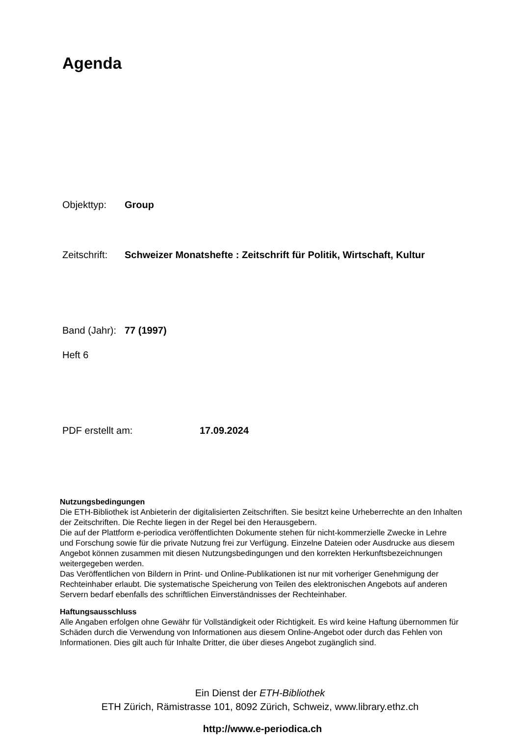Agenda
Objekttyp: Group
Zeitschrift: Schweizer Monatshefte : Zeitschrift für Politik, Wirtschaft, Kultur
Band (Jahr): 77 (1997)
Heft 6
PDF erstellt am: 17.09.2024
Nutzungsbedingungen
Die ETH-Bibliothek ist Anbieterin der digitalisierten Zeitschriften. Sie besitzt keine Urheberrechte an den Inhalten der Zeitschriften. Die Rechte liegen in der Regel bei den Herausgebern.
Die auf der Plattform e-periodica veröffentlichten Dokumente stehen für nicht-kommerzielle Zwecke in Lehre und Forschung sowie für die private Nutzung frei zur Verfügung. Einzelne Dateien oder Ausdrucke aus diesem Angebot können zusammen mit diesen Nutzungsbedingungen und den korrekten Herkunftsbezeichnungen weitergegeben werden.
Das Veröffentlichen von Bildern in Print- und Online-Publikationen ist nur mit vorheriger Genehmigung der Rechteinhaber erlaubt. Die systematische Speicherung von Teilen des elektronischen Angebots auf anderen Servern bedarf ebenfalls des schriftlichen Einverständnisses der Rechteinhaber.
Haftungsausschluss
Alle Angaben erfolgen ohne Gewähr für Vollständigkeit oder Richtigkeit. Es wird keine Haftung übernommen für Schäden durch die Verwendung von Informationen aus diesem Online-Angebot oder durch das Fehlen von Informationen. Dies gilt auch für Inhalte Dritter, die über dieses Angebot zugänglich sind.
Ein Dienst der ETH-Bibliothek
ETH Zürich, Rämistrasse 101, 8092 Zürich, Schweiz, www.library.ethz.ch
http://www.e-periodica.ch